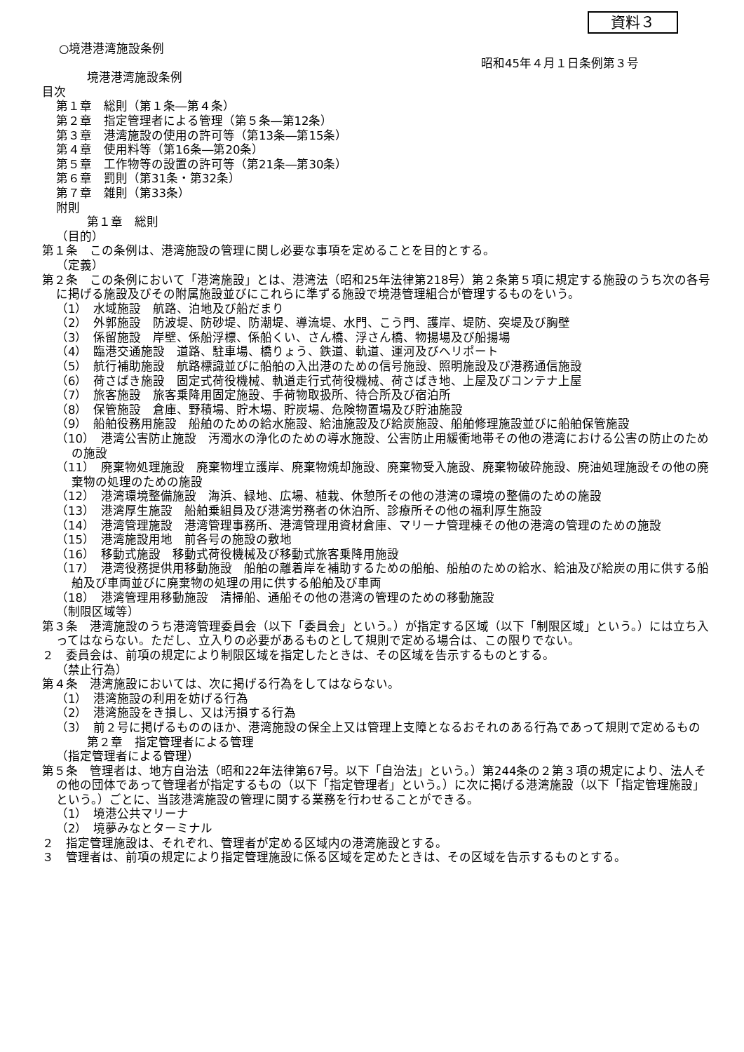資料３
○境港港湾施設条例
昭和45年４月１日条例第３号
境港港湾施設条例
目次
第１章　総則（第１条―第４条）
第２章　指定管理者による管理（第５条―第12条）
第３章　港湾施設の使用の許可等（第13条―第15条）
第４章　使用料等（第16条―第20条）
第５章　工作物等の設置の許可等（第21条―第30条）
第６章　罰則（第31条・第32条）
第７章　雑則（第33条）
附則
第１章　総則
（目的）
第１条　この条例は、港湾施設の管理に関し必要な事項を定めることを目的とする。
（定義）
第２条　この条例において「港湾施設」とは、港湾法（昭和25年法律第218号）第２条第５項に規定する施設のうち次の各号に掲げる施設及びその附属施設並びにこれらに準ずる施設で境港管理組合が管理するものをいう。
（1）　水域施設　航路、泊地及び船だまり
（2）　外郭施設　防波堤、防砂堤、防潮堤、導流堤、水門、こう門、護岸、堤防、突堤及び胸壁
（3）　係留施設　岸壁、係船浮標、係船くい、さん橋、浮さん橋、物揚場及び船揚場
（4）　臨港交通施設　道路、駐車場、橋りょう、鉄道、軌道、運河及びヘリポート
（5）　航行補助施設　航路標識並びに船舶の入出港のための信号施設、照明施設及び港務通信施設
（6）　荷さばき施設　固定式荷役機械、軌道走行式荷役機械、荷さばき地、上屋及びコンテナ上屋
（7）　旅客施設　旅客乗降用固定施設、手荷物取扱所、待合所及び宿泊所
（8）　保管施設　倉庫、野積場、貯木場、貯炭場、危険物置場及び貯油施設
（9）　船舶役務用施設　船舶のための給水施設、給油施設及び給炭施設、船舶修理施設並びに船舶保管施設
（10）　港湾公害防止施設　汚濁水の浄化のための導水施設、公害防止用緩衝地帯その他の港湾における公害の防止のための施設
（11）　廃棄物処理施設　廃棄物埋立護岸、廃棄物焼却施設、廃棄物受入施設、廃棄物破砕施設、廃油処理施設その他の廃棄物の処理のための施設
（12）　港湾環境整備施設　海浜、緑地、広場、植栽、休憩所その他の港湾の環境の整備のための施設
（13）　港湾厚生施設　船舶乗組員及び港湾労務者の休泊所、診療所その他の福利厚生施設
（14）　港湾管理施設　港湾管理事務所、港湾管理用資材倉庫、マリーナ管理棟その他の港湾の管理のための施設
（15）　港湾施設用地　前各号の施設の敷地
（16）　移動式施設　移動式荷役機械及び移動式旅客乗降用施設
（17）　港湾役務提供用移動施設　船舶の離着岸を補助するための船舶、船舶のための給水、給油及び給炭の用に供する船舶及び車両並びに廃棄物の処理の用に供する船舶及び車両
（18）　港湾管理用移動施設　清掃船、通船その他の港湾の管理のための移動施設
（制限区域等）
第３条　港湾施設のうち港湾管理委員会（以下「委員会」という。）が指定する区域（以下「制限区域」という。）には立ち入ってはならない。ただし、立入りの必要があるものとして規則で定める場合は、この限りでない。
２　委員会は、前項の規定により制限区域を指定したときは、その区域を告示するものとする。
（禁止行為）
第４条　港湾施設においては、次に掲げる行為をしてはならない。
（1）　港湾施設の利用を妨げる行為
（2）　港湾施設をき損し、又は汚損する行為
（3）　前２号に掲げるもののほか、港湾施設の保全上又は管理上支障となるおそれのある行為であって規則で定めるもの
第２章　指定管理者による管理
（指定管理者による管理）
第５条　管理者は、地方自治法（昭和22年法律第67号。以下「自治法」という。）第244条の２第３項の規定により、法人その他の団体であって管理者が指定するもの（以下「指定管理者」という。）に次に掲げる港湾施設（以下「指定管理施設」という。）ごとに、当該港湾施設の管理に関する業務を行わせることができる。
（1）　境港公共マリーナ
（2）　境夢みなとターミナル
２　指定管理施設は、それぞれ、管理者が定める区域内の港湾施設とする。
３　管理者は、前項の規定により指定管理施設に係る区域を定めたときは、その区域を告示するものとする。